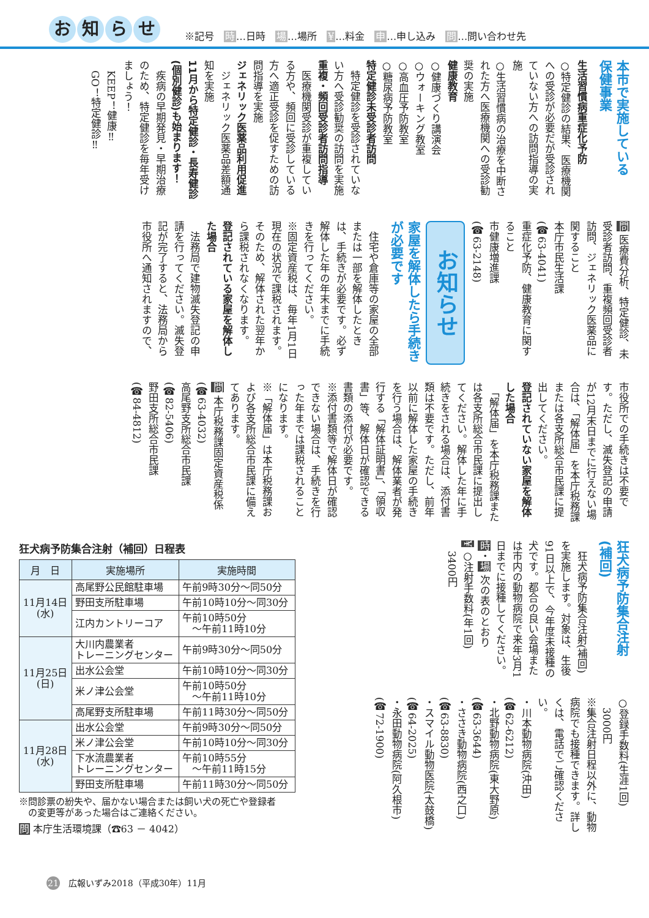お知らせ
※記号　時…日時　場…場所　¥…料金　申…申し込み　問…問い合わせ先
本市で実施している
保健事業
生活習慣病重症化予防
○特定健診の結果、医療機関への受診が必要だが受診されていない方への訪問指導の実施
○生活習慣病の治療を中断された方へ医療機関への受診勧奨の実施
健康教育
○健康づくり講演会
○ウォーキング教室
○高血圧予防教室
○糖尿病予防教室
特定健診未受診者訪問
　特定健診を受診されていない方へ受診勧奨の訪問を実施
重複・頻回受診者訪問指導
　医療機関受診が重複している方や、頻回に受診している方へ適正受診を促すための訪問指導を実施
ジェネリック医薬品利用促進
　ジェネリック医薬品差額通知を実施
11月から特定健診・長寿健診(個別健診)も始まります！
　疾病の早期発見・早期治療のため、特定健診を毎年受けましょう！
　KEEP！健康‼
　GO！特定健診‼
問 医療費分析、特定健診、未受診者訪問、重複頻回受診者訪問、ジェネリック医薬品に関すること
本庁市民生活課
(☎63-4041)
重症化予防、健康教育に関すること
市健康増進課
(☎63-2148)
お知らせ
家屋を解体したら手続きが必要です
　住宅や倉庫等の家屋の全部または一部を解体したときは、手続きが必要です。必ず解体した年の年末までに手続きを行ってください。
※固定資産税は、毎年1月1日現在の状況で課税されます。そのため、解体された翌年から課税されなくなります。
登記されている家屋を解体した場合
　法務局で建物滅失登記の申請を行ってください。滅失登記が完了すると、法務局から市役所へ通知されますので、
市役所での手続きは不要です。ただし、滅失登記の申請が12月末日までに行えない場合は、「解体届」を本庁税務課または各支所総合市民課に提出してください。
登記されていない家屋を解体した場合
　「解体届」を本庁税務課または各支所総合市民課に提出してください。解体した年に手続きをされる場合は、添付書類は不要です。ただし、前年以前に解体した家屋の手続きを行う場合は、解体業者が発行する「解体証明書」、「領収書」等、解体日が確認できる書類の添付が必要です。
※添付書類等で解体日が確認できない場合は、手続きを行った年までは課税されることになります。
※「解体届」は本庁税務課および各支所総合市民課に備えてあります。
問 本庁税務課固定資産税係
(☎63-4032)
高尾野支所総合市民課
(☎82-5406)
野田支所総合市民課
(☎84-4812)
狂犬病予防集合注射
(補回)
　狂犬病予防集合注射(補回)を実施します。対象は、生後91日以上で、今年度未接種の犬です。都合の良い会場または市内の動物病院で来年3月1日までに接種してください。
時・場 次の表のとおり
¥ ○注射手数料(年1回)
　3400円
○登録手数料(生涯1回)
　3000円
※集合注射日程以外に、動物病院でも接種できます。詳しくは、電話でご確認ください。
・川本動物病院(沖田)
(☎62-6212)
・北野動物病院(東大野原)
(☎63-3644)
・ささき動物病院(西之口)
(☎63-8830)
・スマイル動物医院(太鼓橋)
(☎64-2025)
・永田動物病院(阿久根市)
(☎72-1900)
狂犬病予防集合注射（補回）日程表
| 月 日 | 実施場所 | 実施時間 |
| --- | --- | --- |
| 11月14日 (水) | 高尾野公民館駐車場 | 午前9時30分～同50分 |
| | 野田支所駐車場 | 午前10時10分～同30分 |
| | 江内カントリーコア | 午前10時50分 ～午前11時10分 |
| 11月25日 (日) | 大川内農業者 トレーニングセンター | 午前9時30分～同50分 |
| | 出水公会堂 | 午前10時10分～同30分 |
| | 米ノ津公会堂 | 午前10時50分 ～午前11時10分 |
| | 高尾野支所駐車場 | 午前11時30分～同50分 |
| 11月28日 (水) | 出水公会堂 | 午前9時30分～同50分 |
| | 米ノ津公会堂 | 午前10時10分～同30分 |
| | 下水流農業者 トレーニングセンター | 午前10時55分 ～午前11時15分 |
| | 野田支所駐車場 | 午前11時30分～同50分 |
※問診票の紛失や、届かない場合または飼い犬の死亡や登録者
　の変更等があった場合はご連絡ください。
問 本庁生活環境課（☎63 － 4042）
21 広報いずみ2018（平成30年）11月